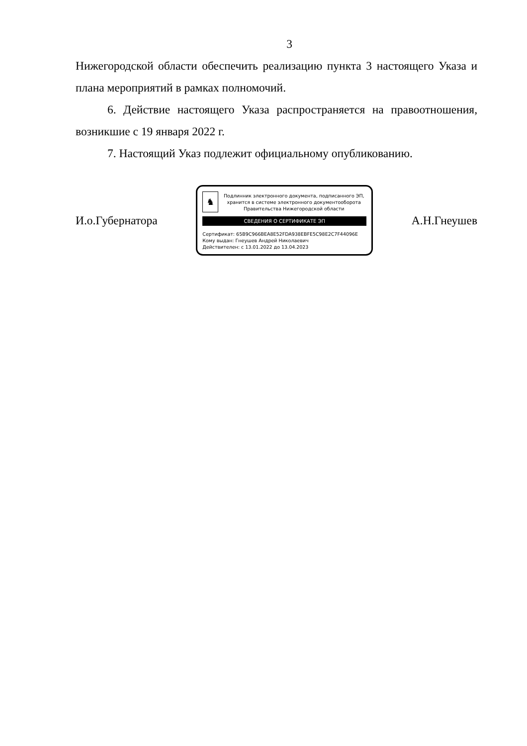3
Нижегородской области обеспечить реализацию пункта 3 настоящего Указа и плана мероприятий в рамках полномочий.
6. Действие настоящего Указа распространяется на правоотношения, возникшие с 19 января 2022 г.
7. Настоящий Указ подлежит официальному опубликованию.
И.о.Губернатора
♞
Подлинник электронного документа, подписанного ЭП, хранится в системе электронного документооборота Правительства Нижегородской области
СВЕДЕНИЯ О СЕРТИФИКАТЕ ЭП
Сертификат: 65B9C966BEA8E52FDA938EBFE5C98E2C7F44096E
Кому выдан: Гнеушев Андрей Николаевич
Действителен: с 13.01.2022 до 13.04.2023
А.Н.Гнеушев